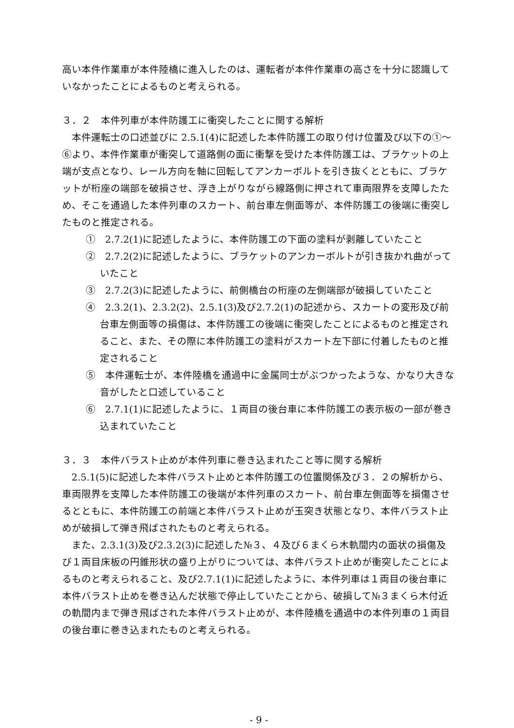高い本件作業車が本件陸橋に進入したのは、運転者が本件作業車の高さを十分に認識していなかったことによるものと考えられる。
３．２　本件列車が本件防護工に衝突したことに関する解析
本件運転士の口述並びに 2.5.1(4)に記述した本件防護工の取り付け位置及び以下の①～⑥より、本件作業車が衝突して道路側の面に衝撃を受けた本件防護工は、ブラケットの上端が支点となり、レール方向を軸に回転してアンカーボルトを引き抜くとともに、ブラケットが桁座の端部を破損させ、浮き上がりながら線路側に押されて車両限界を支障したため、そこを通過した本件列車のスカート、前台車左側面等が、本件防護工の後端に衝突したものと推定される。
①　2.7.2(1)に記述したように、本件防護工の下面の塗料が剥離していたこと
②　2.7.2(2)に記述したように、ブラケットのアンカーボルトが引き抜かれ曲がっていたこと
③　2.7.2(3)に記述したように、前側橋台の桁座の左側端部が破損していたこと
④　2.3.2(1)、2.3.2(2)、2.5.1(3)及び2.7.2(1)の記述から、スカートの変形及び前台車左側面等の損傷は、本件防護工の後端に衝突したことによるものと推定されること、また、その際に本件防護工の塗料がスカート左下部に付着したものと推定されること
⑤　本件運転士が、本件陸橋を通過中に金属同士がぶつかったような、かなり大きな音がしたと口述していること
⑥　2.7.1(1)に記述したように、１両目の後台車に本件防護工の表示板の一部が巻き込まれていたこと
３．３　本件バラスト止めが本件列車に巻き込まれたこと等に関する解析
2.5.1(5)に記述した本件バラスト止めと本件防護工の位置関係及び３．２の解析から、車両限界を支障した本件防護工の後端が本件列車のスカート、前台車左側面等を損傷させるとともに、本件防護工の前端と本件バラスト止めが玉突き状態となり、本件バラスト止めが破損して弾き飛ばされたものと考えられる。
また、2.3.1(3)及び2.3.2(3)に記述した№３、４及び６まくら木軌間内の面状の損傷及び１両目床板の円錐形状の盛り上がりについては、本件バラスト止めが衝突したことによるものと考えられること、及び2.7.1(1)に記述したように、本件列車は１両目の後台車に本件バラスト止めを巻き込んだ状態で停止していたことから、破損して№３まくら木付近の軌間内まで弾き飛ばされた本件バラスト止めが、本件陸橋を通過中の本件列車の１両目の後台車に巻き込まれたものと考えられる。
- 9 -